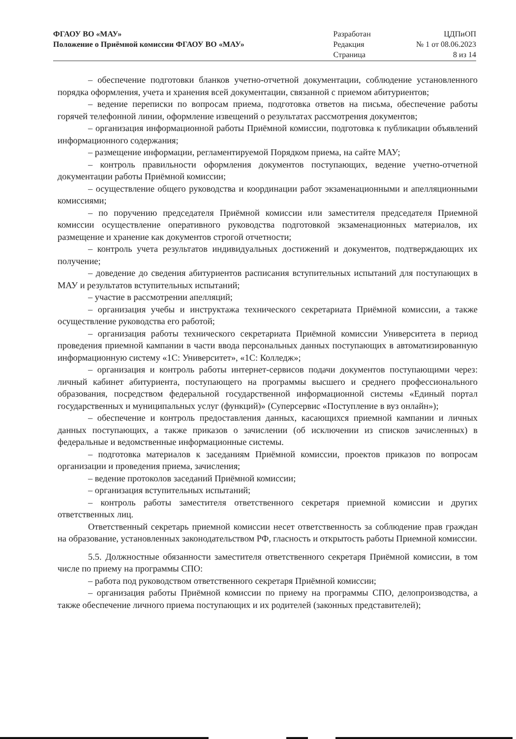| ФГАОУ ВО «МАУ» | Разработан | ЦДПиОП |
| Положение о Приёмной комиссии ФГАОУ ВО «МАУ» | Редакция | № 1 от 08.06.2023 |
| | Страница | 8 из 14 |
– обеспечение подготовки бланков учетно-отчетной документации, соблюдение установленного порядка оформления, учета и хранения всей документации, связанной с приемом абитуриентов;
– ведение переписки по вопросам приема, подготовка ответов на письма, обеспечение работы горячей телефонной линии, оформление извещений о результатах рассмотрения документов;
– организация информационной работы Приёмной комиссии, подготовка к публикации объявлений информационного содержания;
– размещение информации, регламентируемой Порядком приема, на сайте МАУ;
– контроль правильности оформления документов поступающих, ведение учетно-отчетной документации работы Приёмной комиссии;
– осуществление общего руководства и координации работ экзаменационными и апелляционными комиссиями;
– по поручению председателя Приёмной комиссии или заместителя председателя Приемной комиссии осуществление оперативного руководства подготовкой экзаменационных материалов, их размещение и хранение как документов строгой отчетности;
– контроль учета результатов индивидуальных достижений и документов, подтверждающих их получение;
– доведение до сведения абитуриентов расписания вступительных испытаний для поступающих в МАУ и результатов вступительных испытаний;
– участие в рассмотрении апелляций;
– организация учебы и инструктажа технического секретариата Приёмной комиссии, а также осуществление руководства его работой;
– организация работы технического секретариата Приёмной комиссии Университета в период проведения приемной кампании в части ввода персональных данных поступающих в автоматизированную информационную систему «1С: Университет», «1С: Колледж»;
– организация и контроль работы интернет-сервисов подачи документов поступающими через: личный кабинет абитуриента, поступающего на программы высшего и среднего профессионального образования, посредством федеральной государственной информационной системы «Единый портал государственных и муниципальных услуг (функций)» (Суперсервис «Поступление в вуз онлайн»);
– обеспечение и контроль предоставления данных, касающихся приемной кампании и личных данных поступающих, а также приказов о зачислении (об исключении из списков зачисленных) в федеральные и ведомственные информационные системы.
– подготовка материалов к заседаниям Приёмной комиссии, проектов приказов по вопросам организации и проведения приема, зачисления;
– ведение протоколов заседаний Приёмной комиссии;
– организация вступительных испытаний;
– контроль работы заместителя ответственного секретаря приемной комиссии и других ответственных лиц.
Ответственный секретарь приемной комиссии несет ответственность за соблюдение прав граждан на образование, установленных законодательством РФ, гласность и открытость работы Приемной комиссии.
5.5. Должностные обязанности заместителя ответственного секретаря Приёмной комиссии, в том числе по приему на программы СПО:
– работа под руководством ответственного секретаря Приёмной комиссии;
– организация работы Приёмной комиссии по приему на программы СПО, делопроизводства, а также обеспечение личного приема поступающих и их родителей (законных представителей);